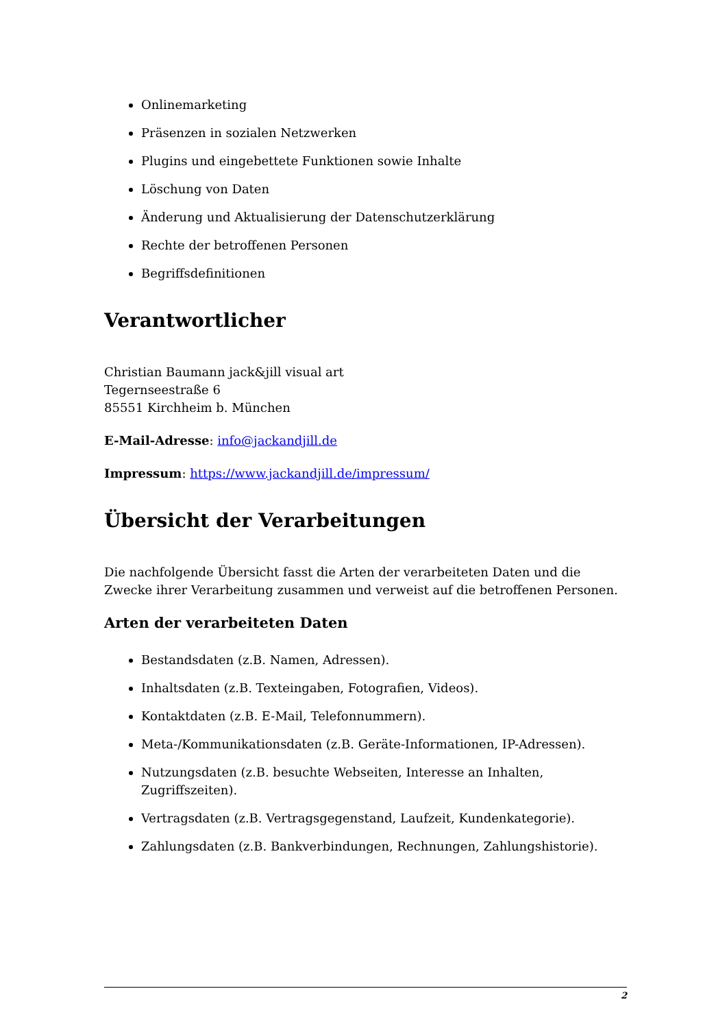Onlinemarketing
Präsenzen in sozialen Netzwerken
Plugins und eingebettete Funktionen sowie Inhalte
Löschung von Daten
Änderung und Aktualisierung der Datenschutzerklärung
Rechte der betroffenen Personen
Begriffsdefinitionen
Verantwortlicher
Christian Baumann jack&jill visual art
Tegernseestraße 6
85551 Kirchheim b. München
E-Mail-Adresse: info@jackandjill.de
Impressum: https://www.jackandjill.de/impressum/
Übersicht der Verarbeitungen
Die nachfolgende Übersicht fasst die Arten der verarbeiteten Daten und die Zwecke ihrer Verarbeitung zusammen und verweist auf die betroffenen Personen.
Arten der verarbeiteten Daten
Bestandsdaten (z.B. Namen, Adressen).
Inhaltsdaten (z.B. Texteingaben, Fotografien, Videos).
Kontaktdaten (z.B. E-Mail, Telefonnummern).
Meta-/Kommunikationsdaten (z.B. Geräte-Informationen, IP-Adressen).
Nutzungsdaten (z.B. besuchte Webseiten, Interesse an Inhalten, Zugriffszeiten).
Vertragsdaten (z.B. Vertragsgegenstand, Laufzeit, Kundenkategorie).
Zahlungsdaten (z.B. Bankverbindungen, Rechnungen, Zahlungshistorie).
2